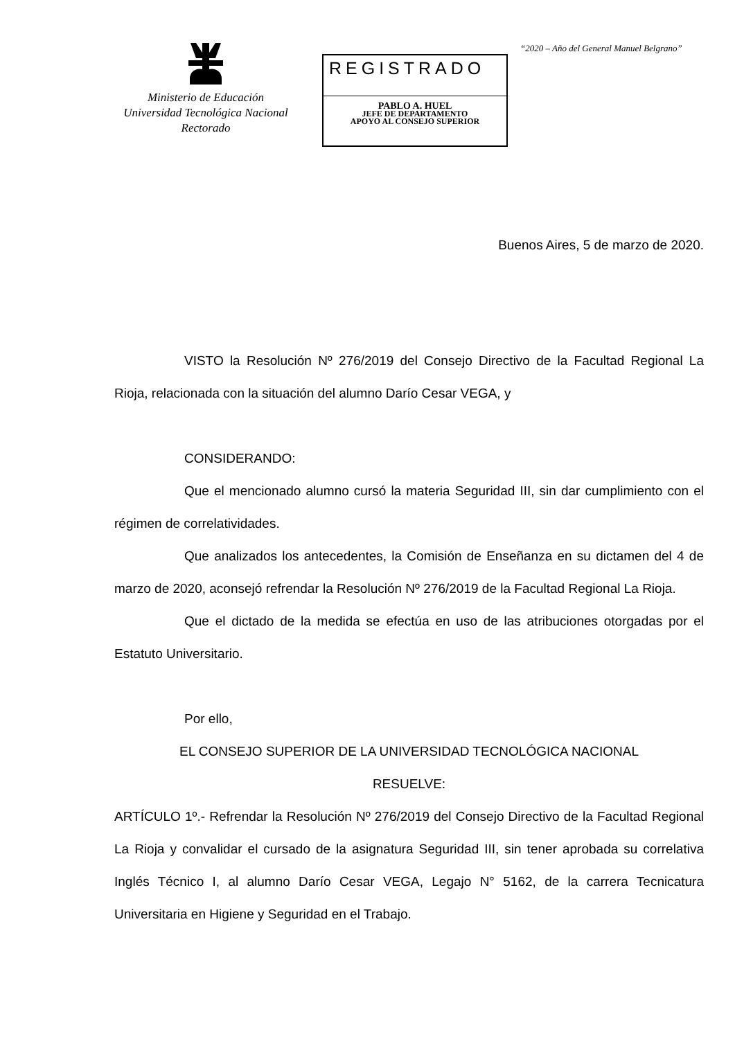Ministerio de Educación
Universidad Tecnológica Nacional
Rectorado
REGISTRADO
PABLO A. HUEL
JEFE DE DEPARTAMENTO
APOYO AL CONSEJO SUPERIOR
“2020 – Año del General Manuel Belgrano”
Buenos Aires, 5 de marzo de 2020.
VISTO la Resolución Nº 276/2019 del Consejo Directivo de la Facultad Regional La Rioja, relacionada con la situación del alumno Darío Cesar VEGA, y
CONSIDERANDO:
Que el mencionado alumno cursó la materia Seguridad III, sin dar cumplimiento con el régimen de correlatividades.
Que analizados los antecedentes, la Comisión de Enseñanza en su dictamen del 4 de marzo de 2020, aconsejó refrendar la Resolución Nº 276/2019 de la Facultad Regional La Rioja.
Que el dictado de la medida se efectúa en uso de las atribuciones otorgadas por el Estatuto Universitario.
Por ello,
EL CONSEJO SUPERIOR DE LA UNIVERSIDAD TECNOLÓGICA NACIONAL
RESUELVE:
ARTÍCULO 1º.- Refrendar la Resolución Nº 276/2019 del Consejo Directivo de la Facultad Regional La Rioja y convalidar el cursado de la asignatura Seguridad III, sin tener aprobada su correlativa Inglés Técnico I, al alumno Darío Cesar VEGA, Legajo N° 5162, de la carrera Tecnicatura Universitaria en Higiene y Seguridad en el Trabajo.